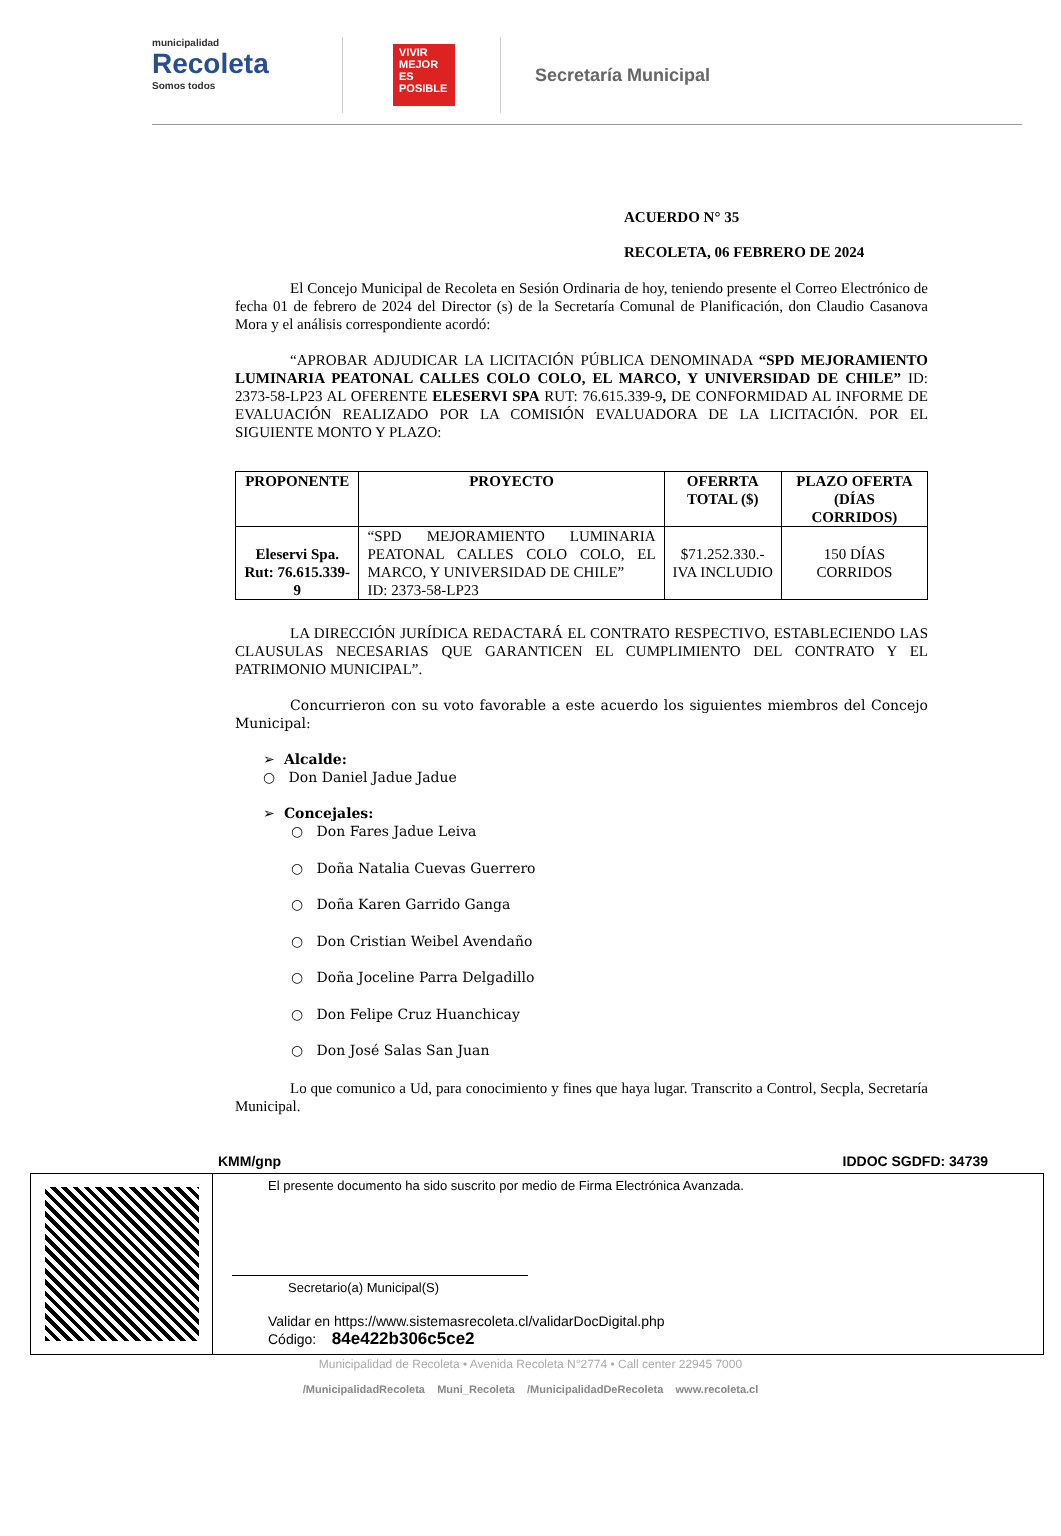municipalidad
Recoleta
Somos todos
VIVIR MEJOR ES POSIBLE
Secretaría Municipal
ACUERDO N° 35
RECOLETA, 06 FEBRERO DE 2024
El Concejo Municipal de Recoleta en Sesión Ordinaria de hoy, teniendo presente el Correo Electrónico de fecha 01 de febrero de 2024 del Director (s) de la Secretaría Comunal de Planificación, don Claudio Casanova Mora y el análisis correspondiente acordó:
“APROBAR ADJUDICAR LA LICITACIÓN PÚBLICA DENOMINADA “SPD MEJORAMIENTO LUMINARIA PEATONAL CALLES COLO COLO, EL MARCO, Y UNIVERSIDAD DE CHILE” ID: 2373-58-LP23 AL OFERENTE ELESERVI SPA RUT: 76.615.339-9, DE CONFORMIDAD AL INFORME DE EVALUACIÓN REALIZADO POR LA COMISIÓN EVALUADORA DE LA LICITACIÓN. POR EL SIGUIENTE MONTO Y PLAZO:
| PROPONENTE | PROYECTO | OFERRTA TOTAL ($) | PLAZO OFERTA (DÍAS CORRIDOS) |
| --- | --- | --- | --- |
| Eleservi Spa. Rut: 76.615.339-9 | “SPD MEJORAMIENTO LUMINARIA PEATONAL CALLES COLO COLO, EL MARCO, Y UNIVERSIDAD DE CHILE” ID: 2373-58-LP23 | $71.252.330.- IVA INCLUDIO | 150 DÍAS CORRIDOS |
LA DIRECCIÓN JURÍDICA REDACTARÁ EL CONTRATO RESPECTIVO, ESTABLECIENDO LAS CLAUSULAS NECESARIAS QUE GARANTICEN EL CUMPLIMIENTO DEL CONTRATO Y EL PATRIMONIO MUNICIPAL”.
Concurrieron con su voto favorable a este acuerdo los siguientes miembros del Concejo Municipal:
➢ Alcalde:
○ Don Daniel Jadue Jadue
➢ Concejales:
○ Don Fares Jadue Leiva
○ Doña Natalia Cuevas Guerrero
○ Doña Karen Garrido Ganga
○ Don Cristian Weibel Avendaño
○ Doña Joceline Parra Delgadillo
○ Don Felipe Cruz Huanchicay
○ Don José Salas San Juan
Lo que comunico a Ud, para conocimiento y fines que haya lugar. Transcrito a Control, Secpla, Secretaría Municipal.
KMM/gnp IDDOC SGDFD: 34739
El presente documento ha sido suscrito por medio de Firma Electrónica Avanzada.
Secretario(a) Municipal(S)
Validar en https://www.sistemasrecoleta.cl/validarDocDigital.php
Código: 84e422b306c5ce2
Municipalidad de Recoleta • Avenida Recoleta N°2774 • Call center 22945 7000
/MunicipalidadRecoleta Muni_Recoleta /MunicipalidadDeRecoleta www.recoleta.cl